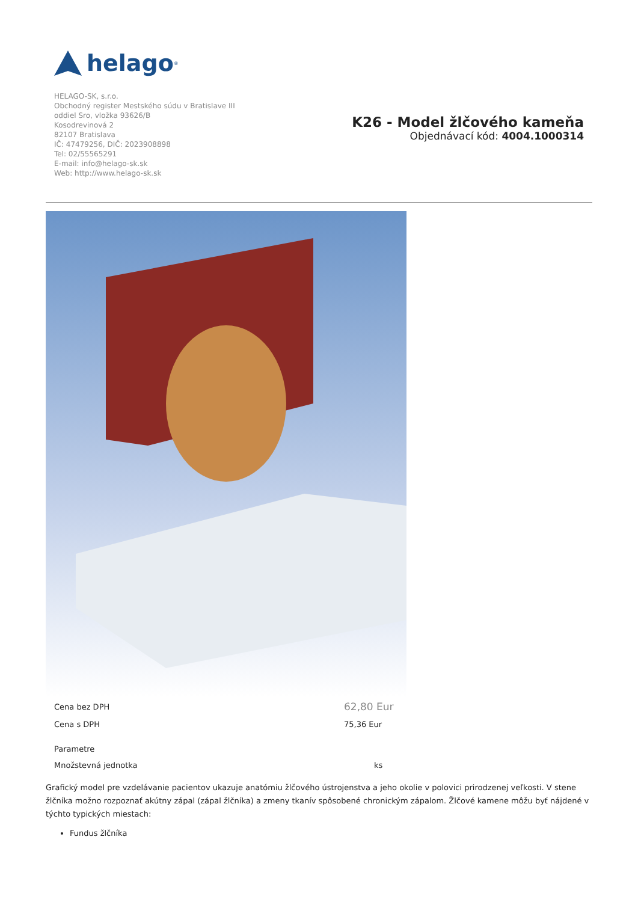helago<sup>®</sup>
HELAGO-SK, s.r.o.
Obchodný register Mestského súdu v Bratislave III
oddiel Sro, vložka 93626/B
Kosodrevinová 2
82107 Bratislava
IČ: 47479256, DIČ: 2023908898
Tel: 02/55565291
E-mail: info@helago-sk.sk
Web: http://www.helago-sk.sk
K26 - Model žlčového kameňa
Objednávací kód: 4004.1000314
| Cena bez DPH | 62,80 Eur |
| Cena s DPH | 75,36 Eur |
| Parametre | |
| Množstevná jednotka | ks |
Grafický model pre vzdelávanie pacientov ukazuje anatómiu žlčového ústrojenstva a jeho okolie v polovici prirodzenej veľkosti. V stene žlčníka možno rozpoznať akútny zápal (zápal žlčníka) a zmeny tkanív spôsobené chronickým zápalom. Žlčové kamene môžu byť nájdené v týchto typických miestach:
Fundus žlčníka